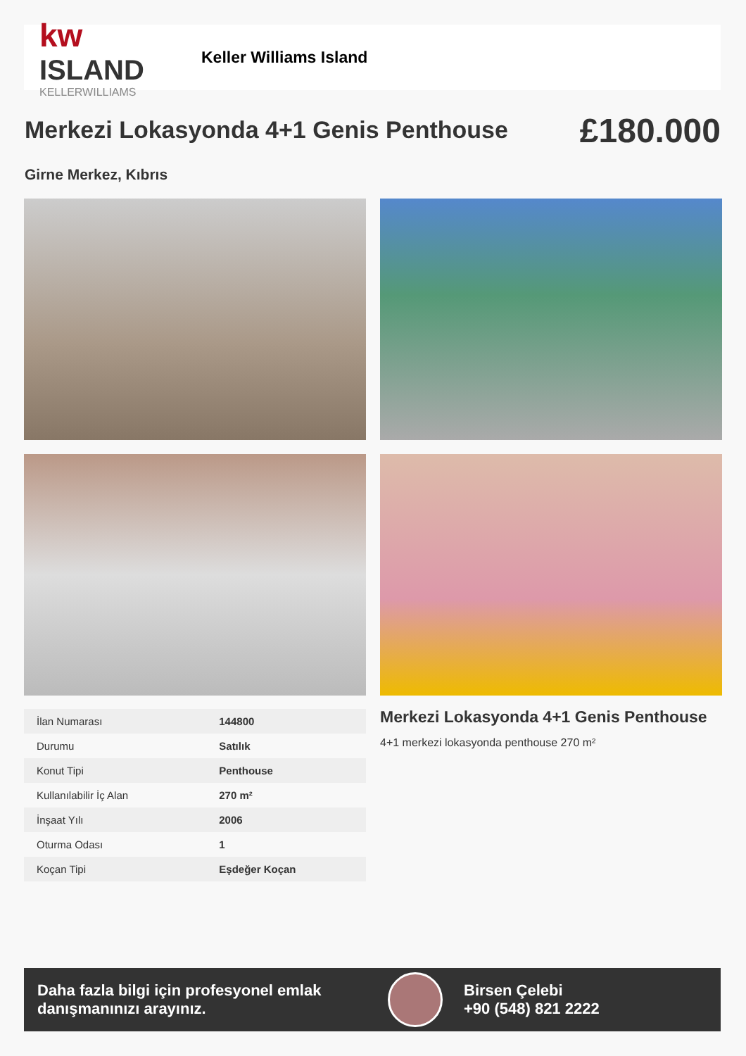kw ISLAND
KELLERWILLIAMS
Keller Williams Island
Merkezi Lokasyonda 4+1 Genis Penthouse
£180.000
Girne Merkez, Kıbrıs
| İlan Numarası | 144800 |
| Durumu | Satılık |
| Konut Tipi | Penthouse |
| Kullanılabilir İç Alan | 270 m² |
| İnşaat Yılı | 2006 |
| Oturma Odası | 1 |
| Koçan Tipi | Eşdeğer Koçan |
Merkezi Lokasyonda 4+1 Genis Penthouse
4+1 merkezi lokasyonda penthouse 270 m²
Daha fazla bilgi için profesyonel emlak danışmanınızı arayınız.
Birsen Çelebi
+90 (548) 821 2222